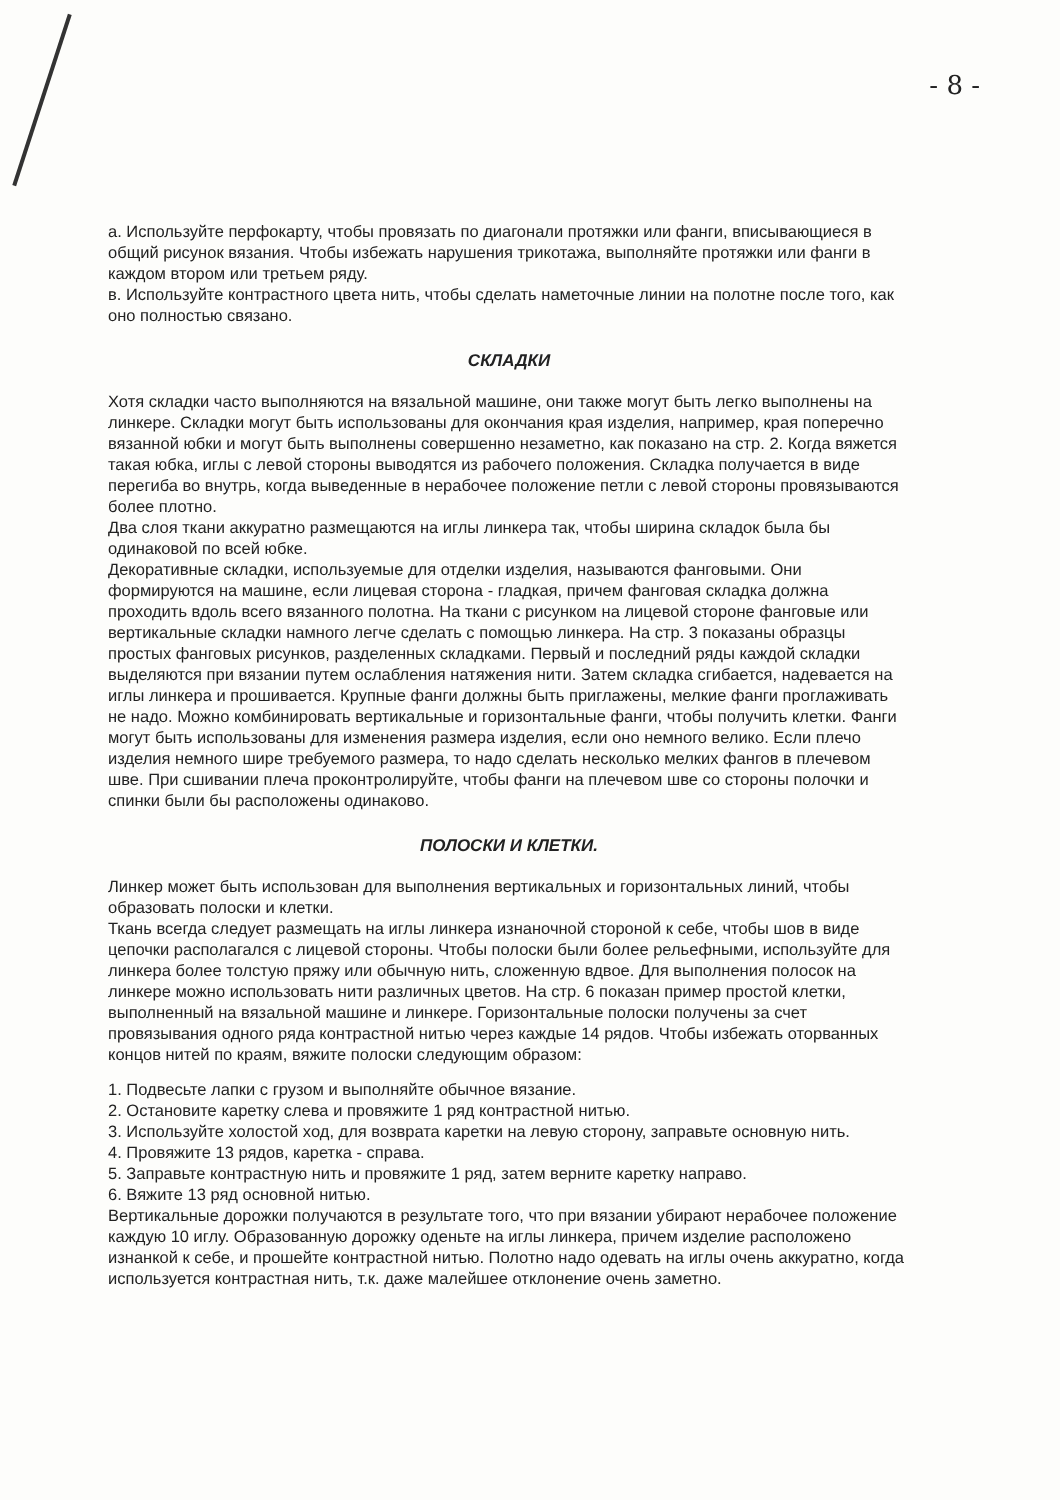- 8 -
а. Используйте перфокарту, чтобы провязать по диагонали протяжки или фанги, вписывающиеся в общий рисунок вязания. Чтобы избежать нарушения трикотажа, выполняйте протяжки или фанги в каждом втором или третьем ряду.
в. Используйте контрастного цвета нить, чтобы сделать наметочные линии на полотне после того, как оно полностью связано.
СКЛАДКИ
Хотя складки часто выполняются на вязальной машине, они также могут быть легко выполнены на линкере. Складки могут быть использованы для окончания края изделия, например, края поперечно вязанной юбки и могут быть выполнены совершенно незаметно, как показано на стр. 2. Когда вяжется такая юбка, иглы с левой стороны выводятся из рабочего положения. Складка получается в виде перегиба во внутрь, когда выведенные в нерабочее положение петли с левой стороны провязываются более плотно.
Два слоя ткани аккуратно размещаются на иглы линкера так, чтобы ширина складок была бы одинаковой по всей юбке.
Декоративные складки, используемые для отделки изделия, называются фанговыми. Они формируются на машине, если лицевая сторона - гладкая, причем фанговая складка должна проходить вдоль всего вязанного полотна. На ткани с рисунком на лицевой стороне фанговые или вертикальные складки намного легче сделать с помощью линкера. На стр. 3 показаны образцы простых фанговых рисунков, разделенных складками. Первый и последний ряды каждой складки выделяются при вязании путем ослабления натяжения нити. Затем складка сгибается, надевается на иглы линкера и прошивается. Крупные фанги должны быть приглажены, мелкие фанги проглаживать не надо. Можно комбинировать вертикальные и горизонтальные фанги, чтобы получить клетки. Фанги могут быть использованы для изменения размера изделия, если оно немного велико. Если плечо изделия немного шире требуемого размера, то надо сделать несколько мелких фангов в плечевом шве. При сшивании плеча проконтролируйте, чтобы фанги на плечевом шве со стороны полочки и спинки были бы расположены одинаково.
ПОЛОСКИ И КЛЕТКИ.
Линкер может быть использован для выполнения вертикальных и горизонтальных линий, чтобы образовать полоски и клетки.
Ткань всегда следует размещать на иглы линкера изнаночной стороной к себе, чтобы шов в виде цепочки располагался с лицевой стороны. Чтобы полоски были более рельефными, используйте для линкера более толстую пряжу или обычную нить, сложенную вдвое. Для выполнения полосок на линкере можно использовать нити различных цветов. На стр. 6 показан пример простой клетки, выполненный на вязальной машине и линкере. Горизонтальные полоски получены за счет провязывания одного ряда контрастной нитью через каждые 14 рядов. Чтобы избежать оторванных концов нитей по краям, вяжите полоски следующим образом:
1. Подвесьте лапки с грузом и выполняйте обычное вязание.
2. Остановите каретку слева и провяжите 1 ряд контрастной нитью.
3. Используйте холостой ход, для возврата каретки на левую сторону, заправьте основную нить.
4. Провяжите 13 рядов, каретка - справа.
5. Заправьте контрастную нить и провяжите 1 ряд, затем верните каретку направо.
6. Вяжите 13 ряд основной нитью.
Вертикальные дорожки получаются в результате того, что при вязании убирают нерабочее положение каждую 10 иглу. Образованную дорожку оденьте на иглы линкера, причем изделие расположено изнанкой к себе, и прошейте контрастной нитью. Полотно надо одевать на иглы очень аккуратно, когда используется контрастная нить, т.к. даже малейшее отклонение очень заметно.